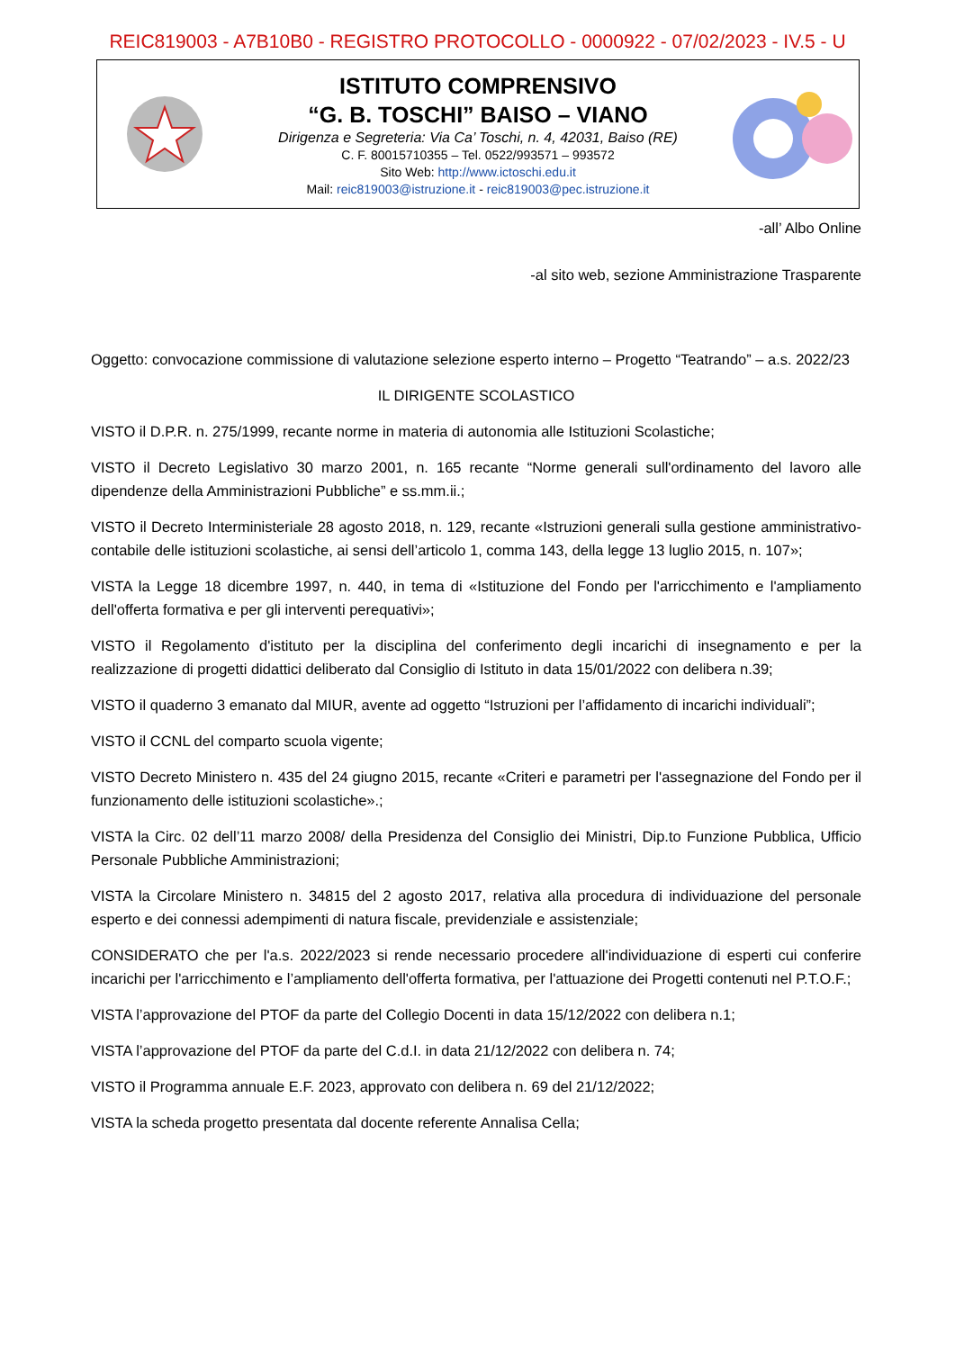REIC819003 - A7B10B0 - REGISTRO PROTOCOLLO - 0000922 - 07/02/2023 - IV.5 - U
ISTITUTO COMPRENSIVO
“G. B. TOSCHI” BAISO – VIANO
Dirigenza e Segreteria: Via Ca’ Toschi, n. 4, 42031, Baiso (RE)
C. F. 80015710355 – Tel. 0522/993571 – 993572
Sito Web: http://www.ictoschi.edu.it
Mail: reic819003@istruzione.it - reic819003@pec.istruzione.it
-all’ Albo Online
-al sito web, sezione Amministrazione Trasparente
Oggetto: convocazione commissione di valutazione selezione esperto interno – Progetto “Teatrando” – a.s. 2022/23
IL DIRIGENTE SCOLASTICO
VISTO il D.P.R. n. 275/1999, recante norme in materia di autonomia alle Istituzioni Scolastiche;
VISTO il Decreto Legislativo 30 marzo 2001, n. 165 recante “Norme generali sull'ordinamento del lavoro alle dipendenze della Amministrazioni Pubbliche” e ss.mm.ii.;
VISTO il Decreto Interministeriale 28 agosto 2018, n. 129, recante «Istruzioni generali sulla gestione amministrativo-contabile delle istituzioni scolastiche, ai sensi dell’articolo 1, comma 143, della legge 13 luglio 2015, n. 107»;
VISTA la Legge 18 dicembre 1997, n. 440, in tema di «Istituzione del Fondo per l'arricchimento e l'ampliamento dell'offerta formativa e per gli interventi perequativi»;
VISTO il Regolamento d'istituto per la disciplina del conferimento degli incarichi di insegnamento e per la realizzazione di progetti didattici deliberato dal Consiglio di Istituto in data 15/01/2022 con delibera n.39;
VISTO il quaderno 3 emanato dal MIUR, avente ad oggetto “Istruzioni per l’affidamento di incarichi individuali”;
VISTO il CCNL del comparto scuola vigente;
VISTO Decreto Ministero n. 435 del 24 giugno 2015, recante «Criteri e parametri per l'assegnazione del Fondo per il funzionamento delle istituzioni scolastiche».;
VISTA la Circ. 02 dell’11 marzo 2008/ della Presidenza del Consiglio dei Ministri, Dip.to Funzione Pubblica, Ufficio Personale Pubbliche Amministrazioni;
VISTA la Circolare Ministero n. 34815 del 2 agosto 2017, relativa alla procedura di individuazione del personale esperto e dei connessi adempimenti di natura fiscale, previdenziale e assistenziale;
CONSIDERATO che per l'a.s. 2022/2023 si rende necessario procedere all'individuazione di esperti cui conferire incarichi per l'arricchimento e l’ampliamento dell'offerta formativa, per l'attuazione dei Progetti contenuti nel P.T.O.F.;
VISTA l’approvazione del PTOF da parte del Collegio Docenti in data 15/12/2022 con delibera n.1;
VISTA l’approvazione del PTOF da parte del C.d.I. in data 21/12/2022 con delibera n. 74;
VISTO il Programma annuale E.F. 2023, approvato con delibera n. 69 del 21/12/2022;
VISTA la scheda progetto presentata dal docente referente Annalisa Cella;